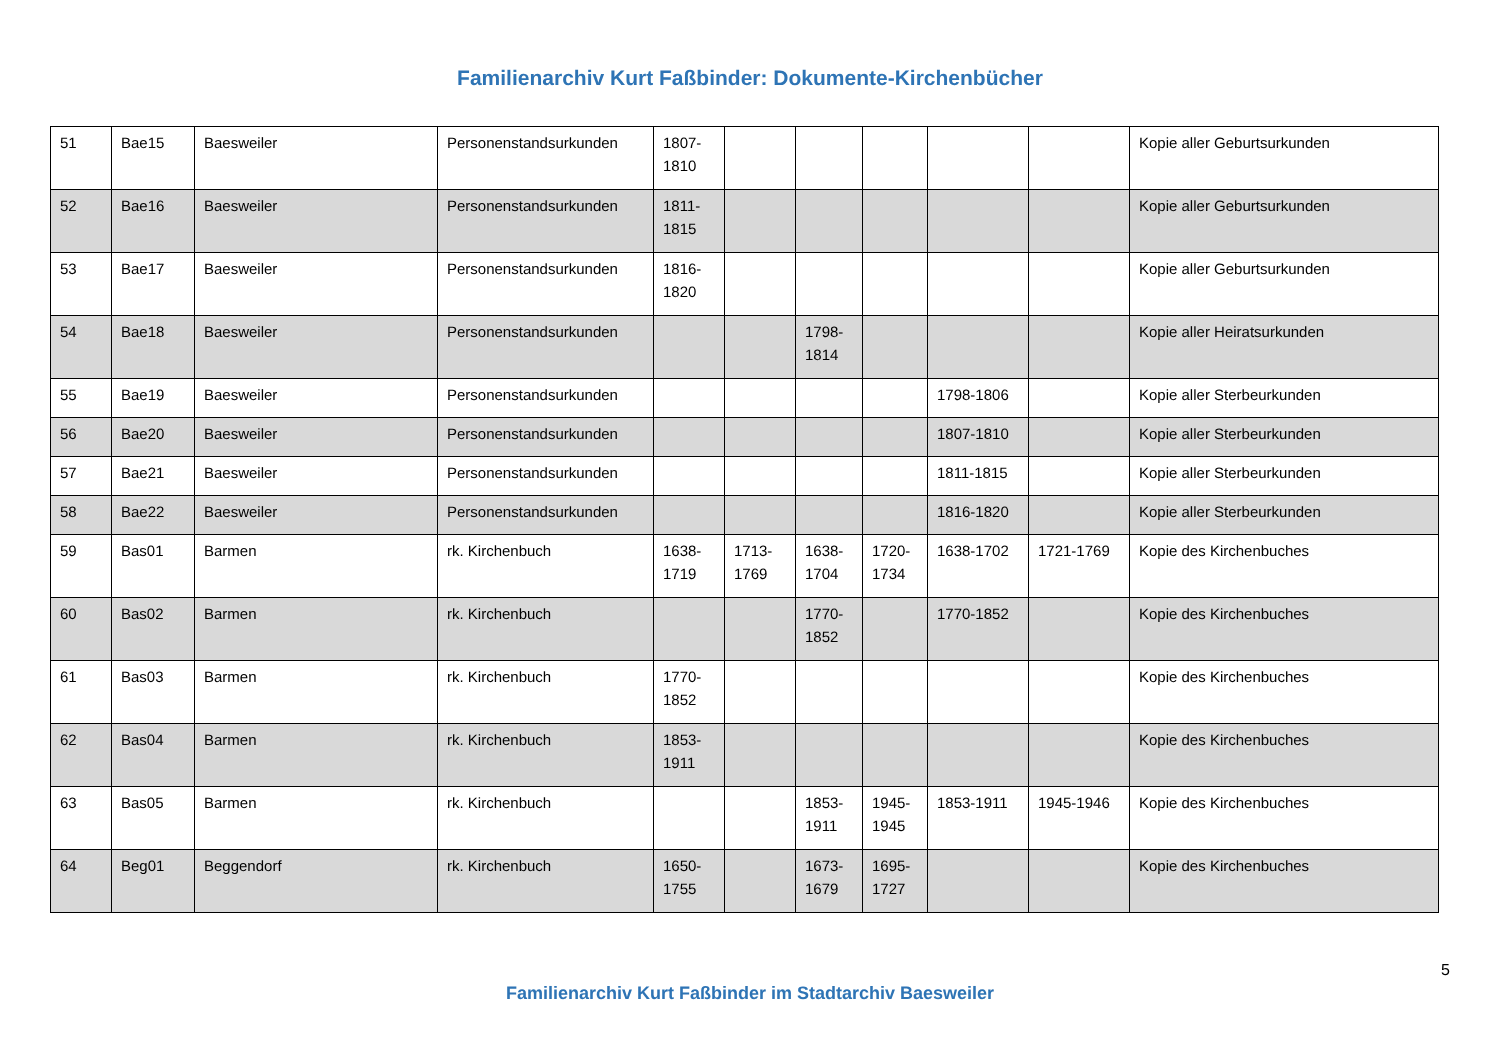Familienarchiv Kurt Faßbinder: Dokumente-Kirchenbücher
| 51 | Bae15 | Baesweiler | Personenstandsurkunden | 1807-1810 | | | | | | Kopie aller Geburtsurkunden |
| 52 | Bae16 | Baesweiler | Personenstandsurkunden | 1811-1815 | | | | | | Kopie aller Geburtsurkunden |
| 53 | Bae17 | Baesweiler | Personenstandsurkunden | 1816-1820 | | | | | | Kopie aller Geburtsurkunden |
| 54 | Bae18 | Baesweiler | Personenstandsurkunden | | | 1798-1814 | | | | Kopie aller Heiratsurkunden |
| 55 | Bae19 | Baesweiler | Personenstandsurkunden | | | | | 1798-1806 | | Kopie aller Sterbeurkunden |
| 56 | Bae20 | Baesweiler | Personenstandsurkunden | | | | | 1807-1810 | | Kopie aller Sterbeurkunden |
| 57 | Bae21 | Baesweiler | Personenstandsurkunden | | | | | 1811-1815 | | Kopie aller Sterbeurkunden |
| 58 | Bae22 | Baesweiler | Personenstandsurkunden | | | | | 1816-1820 | | Kopie aller Sterbeurkunden |
| 59 | Bas01 | Barmen | rk. Kirchenbuch | 1638-1719 | 1713-1769 | 1638-1704 | 1720-1734 | 1638-1702 | 1721-1769 | Kopie des Kirchenbuches |
| 60 | Bas02 | Barmen | rk. Kirchenbuch | | | 1770-1852 | | 1770-1852 | | Kopie des Kirchenbuches |
| 61 | Bas03 | Barmen | rk. Kirchenbuch | 1770-1852 | | | | | | Kopie des Kirchenbuches |
| 62 | Bas04 | Barmen | rk. Kirchenbuch | 1853-1911 | | | | | | Kopie des Kirchenbuches |
| 63 | Bas05 | Barmen | rk. Kirchenbuch | | | 1853-1911 | 1945-1945 | 1853-1911 | 1945-1946 | Kopie des Kirchenbuches |
| 64 | Beg01 | Beggendorf | rk. Kirchenbuch | 1650-1755 | | 1673-1679 | 1695-1727 | | | Kopie des Kirchenbuches |
5
Familienarchiv Kurt Faßbinder im Stadtarchiv Baesweiler